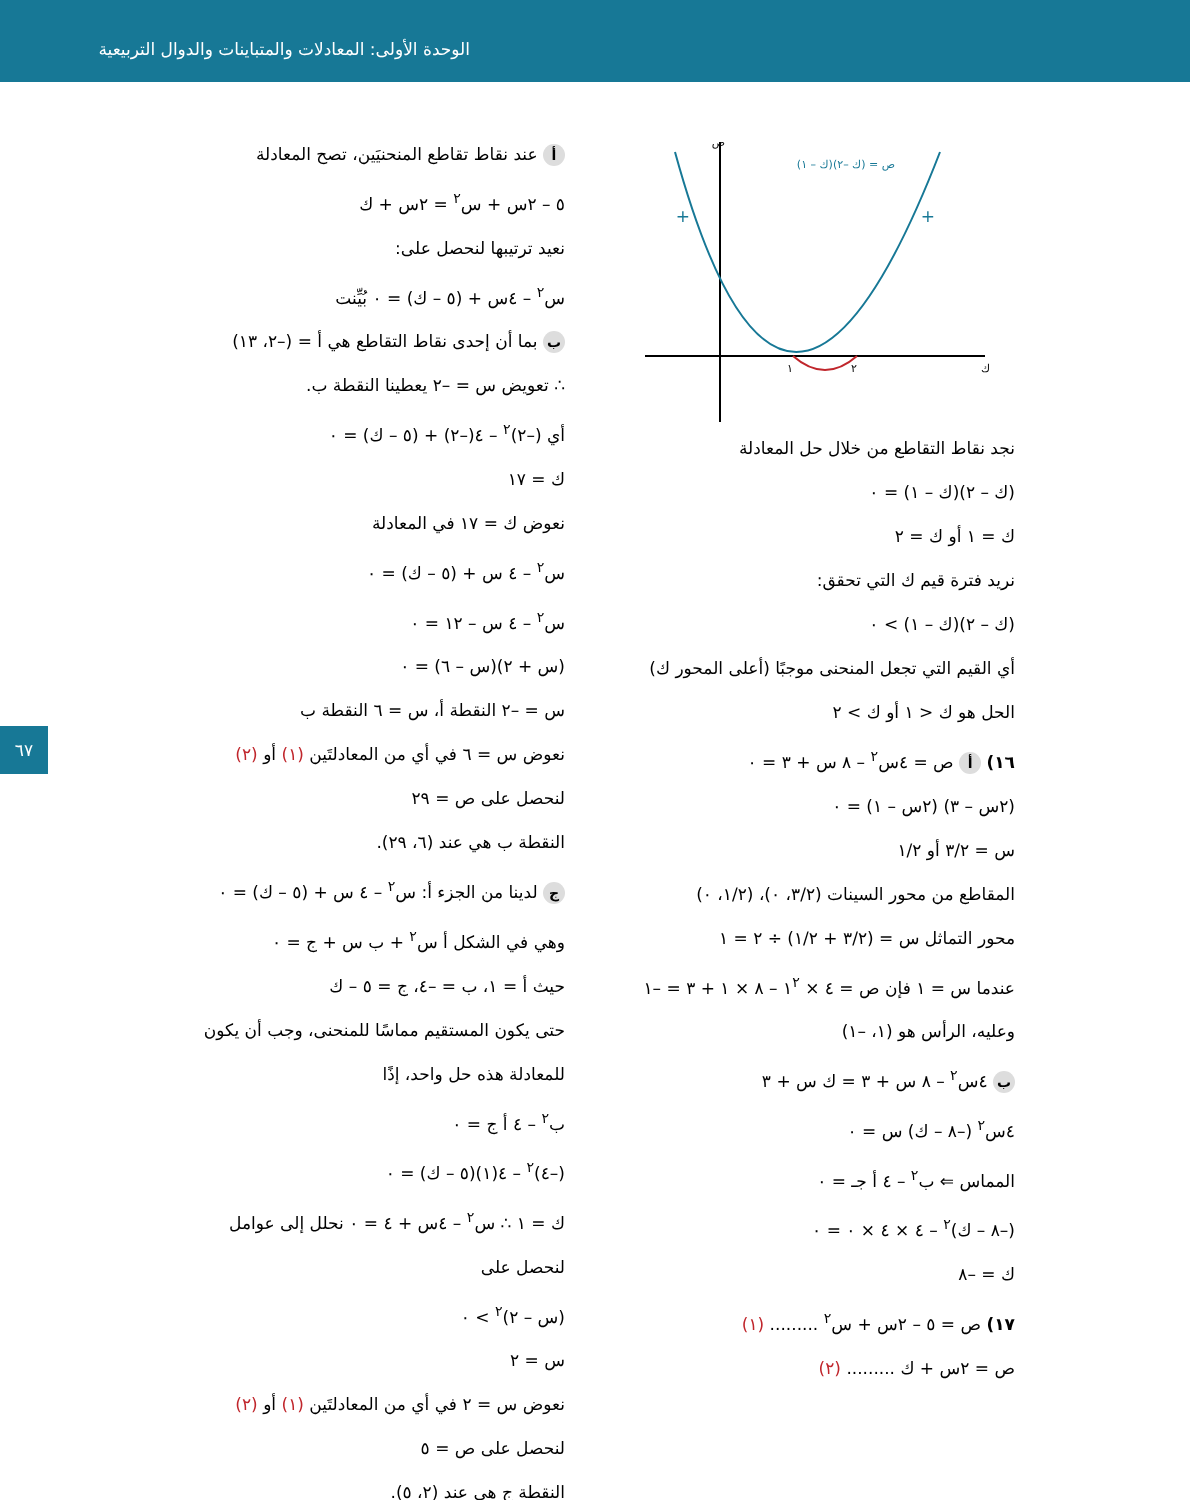الوحدة الأولى: المعادلات والمتباينات والدوال التربيعية
٦٧
ص = (ك –٢)(ك – ١)
+
+
١
٢
ك
ص
نجد نقاط التقاطع من خلال حل المعادلة
(ك – ٢)(ك – ١) = ٠
ك = ١ أو ك = ٢
نريد فترة قيم ك التي تحقق:
(ك – ٢)(ك – ١) > ٠
أي القيم التي تجعل المنحنى موجبًا (أعلى المحور ك)
الحل هو ك < ١ أو ك > ٢
١٦) أ ص = ٤س<sup>٢</sup> – ٨ س + ٣ = ٠
(٢س – ٣) (٢س – ١) = ٠
س = ٣/٢ أو ١/٢
المقاطع من محور السينات (٣/٢، ٠)، (١/٢، ٠)
محور التماثل س = (٣/٢ + ١/٢) ÷ ٢ = ١
عندما س = ١ فإن ص = ٤ × ١<sup>٢</sup> – ٨ × ١ + ٣ = –١
وعليه، الرأس هو (١، –١)
ب ٤س<sup>٢</sup> – ٨ س + ٣ = ك س + ٣
٤س<sup>٢</sup> (–٨ – ك) س = ٠
المماس ⇐ ب<sup>٢</sup> – ٤ أ جـ = ٠
(–٨ – ك)<sup>٢</sup> – ٤ × ٤ × ٠ = ٠
ك = –٨
١٧) ص = ٥ – ٢س + س<sup>٢</sup> ......... (١)
ص = ٢س + ك ......... (٢)
أ عند نقاط تقاطع المنحنيَين، تصح المعادلة
٥ – ٢س + س<sup>٢</sup> = ٢س + ك
نعيد ترتيبها لنحصل على:
س<sup>٢</sup> – ٤س + (٥ – ك) = ٠ بُيِّنت
ب بما أن إحدى نقاط التقاطع هي أ = (–٢، ١٣)
∴ تعويض س = –٢ يعطينا النقطة ب.
أي (–٢)<sup>٢</sup> – ٤(–٢) + (٥ – ك) = ٠
ك = ١٧
نعوض ك = ١٧ في المعادلة
س<sup>٢</sup> – ٤ س + (٥ – ك) = ٠
س<sup>٢</sup> – ٤ س – ١٢ = ٠
(س + ٢)(س – ٦) = ٠
س = –٢ النقطة أ، س = ٦ النقطة ب
نعوض س = ٦ في أي من المعادلتَين (١) أو (٢)
لنحصل على ص = ٢٩
النقطة ب هي عند (٦، ٢٩).
ج لدينا من الجزء أ: س<sup>٢</sup> – ٤ س + (٥ – ك) = ٠
وهي في الشكل أ س<sup>٢</sup> + ب س + ج = ٠
حيث أ = ١، ب = –٤، ج = ٥ – ك
حتى يكون المستقيم مماسًا للمنحنى، وجب أن يكون للمعادلة هذه حل واحد، إذًا
ب<sup>٢</sup> – ٤ أ ج = ٠
(–٤)<sup>٢</sup> – ٤(١)(٥ – ك) = ٠
ك = ١ ∴ س<sup>٢</sup> – ٤س + ٤ = ٠ نحلل إلى عوامل
لنحصل على
(س – ٢)<sup>٢</sup> > ٠
س = ٢
نعوض س = ٢ في أي من المعادلتَين (١) أو (٢)
لنحصل على ص = ٥
النقطة ج هي عند (٢، ٥).